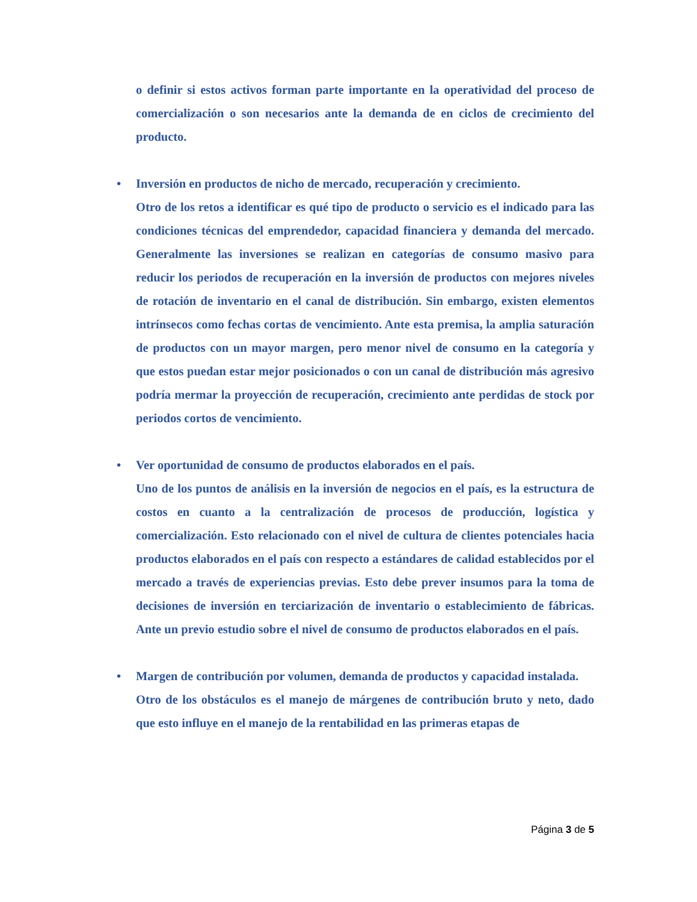o definir si estos activos forman parte importante en la operatividad del proceso de comercialización o son necesarios ante la demanda de en ciclos de crecimiento del producto.
•
Inversión en productos de nicho de mercado, recuperación y crecimiento.
Otro de los retos a identificar es qué tipo de producto o servicio es el indicado para las condiciones técnicas del emprendedor, capacidad financiera y demanda del mercado. Generalmente las inversiones se realizan en categorías de consumo masivo para reducir los periodos de recuperación en la inversión de productos con mejores niveles de rotación de inventario en el canal de distribución. Sin embargo, existen elementos intrínsecos como fechas cortas de vencimiento. Ante esta premisa, la amplia saturación de productos con un mayor margen, pero menor nivel de consumo en la categoría y que estos puedan estar mejor posicionados o con un canal de distribución más agresivo podría mermar la proyección de recuperación, crecimiento ante perdidas de stock por periodos cortos de vencimiento.
•
Ver oportunidad de consumo de productos elaborados en el país.
Uno de los puntos de análisis en la inversión de negocios en el país, es la estructura de costos en cuanto a la centralización de procesos de producción, logística y comercialización. Esto relacionado con el nivel de cultura de clientes potenciales hacia productos elaborados en el país con respecto a estándares de calidad establecidos por el mercado a través de experiencias previas. Esto debe prever insumos para la toma de decisiones de inversión en terciarización de inventario o establecimiento de fábricas. Ante un previo estudio sobre el nivel de consumo de productos elaborados en el país.
•
Margen de contribución por volumen, demanda de productos y capacidad instalada.
Otro de los obstáculos es el manejo de márgenes de contribución bruto y neto, dado que esto influye en el manejo de la rentabilidad en las primeras etapas de
Página 3 de 5